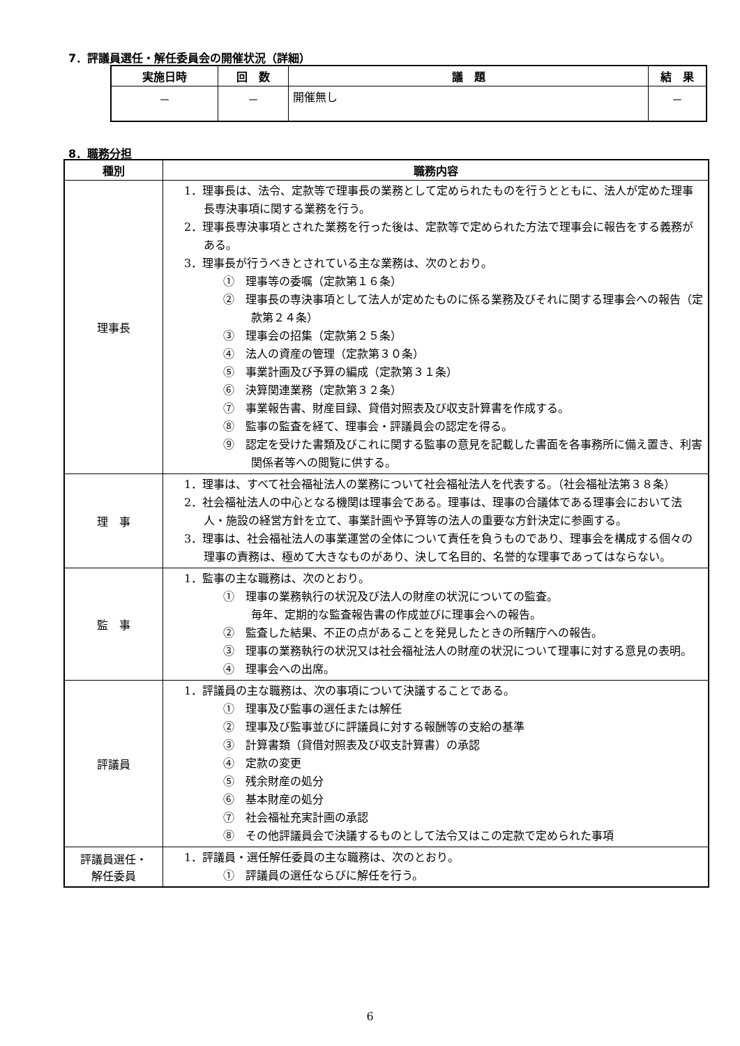7．評議員選任・解任委員会の開催状況（詳細）
| 実施日時 | 回 数 | 議 題 | 結 果 |
| --- | --- | --- | --- |
| － | － | 開催無し | － |
8．職務分担
| 種別 | 職務内容 |
| --- | --- |
| 理事長 | 1．理事長は、法令、定款等で理事長の業務として定められたものを行うとともに、法人が定めた理事長専決事項に関する業務を行う。 2．理事長専決事項とされた業務を行った後は、定款等で定められた方法で理事会に報告をする義務がある。 3．理事長が行うべきとされている主な業務は、次のとおり。 ① 理事等の委嘱（定款第１６条） ② 理事長の専決事項として法人が定めたものに係る業務及びそれに関する理事会への報告（定款第２４条） ③ 理事会の招集（定款第２５条） ④ 法人の資産の管理（定款第３０条） ⑤ 事業計画及び予算の編成（定款第３１条） ⑥ 決算関連業務（定款第３２条） ⑦ 事業報告書、財産目録、貸借対照表及び収支計算書を作成する。 ⑧ 監事の監査を経て、理事会・評議員会の認定を得る。 ⑨ 認定を受けた書類及びこれに関する監事の意見を記載した書面を各事務所に備え置き、利害関係者等への閲覧に供する。 |
| 理 事 | 1．理事は、すべて社会福祉法人の業務について社会福祉法人を代表する。（社会福祉法第３８条） 2．社会福祉法人の中心となる機関は理事会である。理事は、理事の合議体である理事会において法人・施設の経営方針を立て、事業計画や予算等の法人の重要な方針決定に参画する。 3．理事は、社会福祉法人の事業運営の全体について責任を負うものであり、理事会を構成する個々の理事の責務は、極めて大きなものがあり、決して名目的、名誉的な理事であってはならない。 |
| 監 事 | 1．監事の主な職務は、次のとおり。 ① 理事の業務執行の状況及び法人の財産の状況についての監査。 毎年、定期的な監査報告書の作成並びに理事会への報告。 ② 監査した結果、不正の点があることを発見したときの所轄庁への報告。 ③ 理事の業務執行の状況又は社会福祉法人の財産の状況について理事に対する意見の表明。 ④ 理事会への出席。 |
| 評議員 | 1．評議員の主な職務は、次の事項について決議することである。 ① 理事及び監事の選任または解任 ② 理事及び監事並びに評議員に対する報酬等の支給の基準 ③ 計算書類（貸借対照表及び収支計算書）の承認 ④ 定款の変更 ⑤ 残余財産の処分 ⑥ 基本財産の処分 ⑦ 社会福祉充実計画の承認 ⑧ その他評議員会で決議するものとして法令又はこの定款で定められた事項 |
| 評議員選任・ 解任委員 | 1．評議員・選任解任委員の主な職務は、次のとおり。 ① 評議員の選任ならびに解任を行う。 |
6